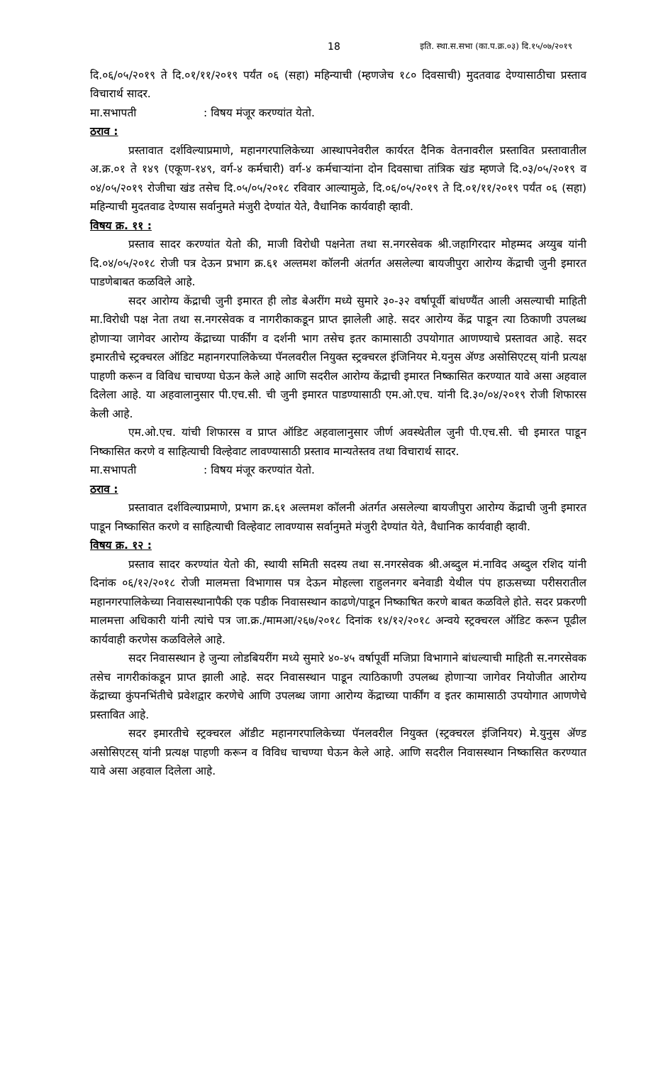18 इति. स्था.स.सभा (का.प.क्र.०३) दि.१५/०७/२०१९
दि.०६/०५/२०१९ ते दि.०१/११/२०१९ पर्यंत ०६ (सहा) महिन्याची (म्हणजेच १८० दिवसाची) मुदतवाढ देण्यासाठीचा प्रस्ताव विचारार्थ सादर.
मा.सभापती: विषय मंजूर करण्यांत येतो.
ठराव :
प्रस्तावात दर्शविल्याप्रमाणे, महानगरपालिकेच्या आस्थापनेवरील कार्यरत दैनिक वेतनावरील प्रस्तावित प्रस्तावातील अ.क्र.०१ ते १४९ (एकूण-१४९, वर्ग-४ कर्मचारी) वर्ग-४ कर्मचाऱ्यांना दोन दिवसाचा तांत्रिक खंड म्हणजे दि.०३/०५/२०१९ व ०४/०५/२०१९ रोजीचा खंड तसेच दि.०५/०५/२०१८ रविवार आल्यामुळे, दि.०६/०५/२०१९ ते दि.०१/११/२०१९ पर्यंत ०६ (सहा) महिन्याची मुदतवाढ देण्यास सर्वानुमते मंजुरी देण्यांत येते, वैधानिक कार्यवाही व्हावी.
विषय क्र. ११ :
प्रस्ताव सादर करण्यांत येतो की, माजी विरोधी पक्षनेता तथा स.नगरसेवक श्री.जहागिरदार मोहम्मद अय्युब यांनी दि.०४/०५/२०१८ रोजी पत्र देऊन प्रभाग क्र.६१ अल्तमश कॉलनी अंतर्गत असलेल्या बायजीपुरा आरोग्य केंद्राची जुनी इमारत पाडणेबाबत कळविले आहे.
सदर आरोग्य केंद्राची जुनी इमारत ही लोड बेअरींग मध्ये सुमारे ३०-३२ वर्षापूर्वी बांधण्यैंत आली असल्याची माहिती मा.विरोधी पक्ष नेता तथा स.नगरसेवक व नागरीकाकडून प्राप्त झालेली आहे. सदर आरोग्य केंद्र पाडून त्या ठिकाणी उपलब्ध होणाऱ्या जागेवर आरोग्य केंद्राच्या पार्कींग व दर्शनी भाग तसेच इतर कामासाठी उपयोगात आणण्याचे प्रस्तावत आहे. सदर इमारतीचे स्ट्रक्चरल ऑडिट महानगरपालिकेच्या पॅनलवरील नियुक्त स्ट्रक्चरल इंजिनियर मे.यनुस ॲण्ड असोसिएटस् यांनी प्रत्यक्ष पाहणी करून व विविध चाचण्या घेऊन केले आहे आणि सदरील आरोग्य केंद्राची इमारत निष्कासित करण्यात यावे असा अहवाल दिलेला आहे. या अहवालानुसार पी.एच.सी. ची जुनी इमारत पाडण्यासाठी एम.ओ.एच. यांनी दि.३०/०४/२०१९ रोजी शिफारस केली आहे.
एम.ओ.एच. यांची शिफारस व प्राप्त ऑडिट अहवालानुसार जीर्ण अवस्थेतील जुनी पी.एच.सी. ची इमारत पाडून निष्कासित करणे व साहित्याची विल्हेवाट लावण्यासाठी प्रस्ताव मान्यतेस्तव तथा विचारार्थ सादर.
मा.सभापती: विषय मंजूर करण्यांत येतो.
ठराव :
प्रस्तावात दर्शविल्याप्रमाणे, प्रभाग क्र.६१ अल्तमश कॉलनी अंतर्गत असलेल्या बायजीपुरा आरोग्य केंद्राची जुनी इमारत पाडून निष्कासित करणे व साहित्याची विल्हेवाट लावण्यास सर्वानुमते मंजुरी देण्यांत येते, वैधानिक कार्यवाही व्हावी.
विषय क्र. १२ :
प्रस्ताव सादर करण्यांत येतो की, स्थायी समिती सदस्य तथा स.नगरसेवक श्री.अब्दुल मं.नाविद अब्दुल रशिद यांनी दिनांक ०६/१२/२०१८ रोजी मालमत्ता विभागास पत्र देऊन मोहल्ला राहुलनगर बनेवाडी येथील पंप हाऊसच्या परीसरातील महानगरपालिकेच्या निवासस्थानापैकी एक पडीक निवासस्थान काढणे/पाडून निष्काषित करणे बाबत कळविले होते. सदर प्रकरणी मालमत्ता अधिकारी यांनी त्यांचे पत्र जा.क्र./मामआ/२६७/२०१८ दिनांक १४/१२/२०१८ अन्वये स्ट्रक्चरल ऑडिट करून पूढील कार्यवाही करणेस कळविलेले आहे.
सदर निवासस्थान हे जुन्या लोडबियरींग मध्ये सुमारे ४०-४५ वर्षापूर्वी मजिप्रा विभागाने बांधल्याची माहिती स.नगरसेवक तसेच नागरीकांकडून प्राप्त झाली आहे. सदर निवासस्थान पाडून त्याठिकाणी उपलब्ध होणाऱ्या जागेवर नियोजीत आरोग्य केंद्राच्या कुंपनभिंतीचे प्रवेशद्वार करणेचे आणि उपलब्ध जागा आरोग्य केंद्राच्या पार्कींग व इतर कामासाठी उपयोगात आणणेचे प्रस्तावित आहे.
सदर इमारतीचे स्ट्रक्चरल ऑडीट महानगरपालिकेच्या पॅनलवरील नियुक्त (स्ट्रक्चरल इंजिनियर) मे.युनुस ॲण्ड असोसिएटस् यांनी प्रत्यक्ष पाहणी करून व विविध चाचण्या घेऊन केले आहे. आणि सदरील निवासस्थान निष्कासित करण्यात यावे असा अहवाल दिलेला आहे.